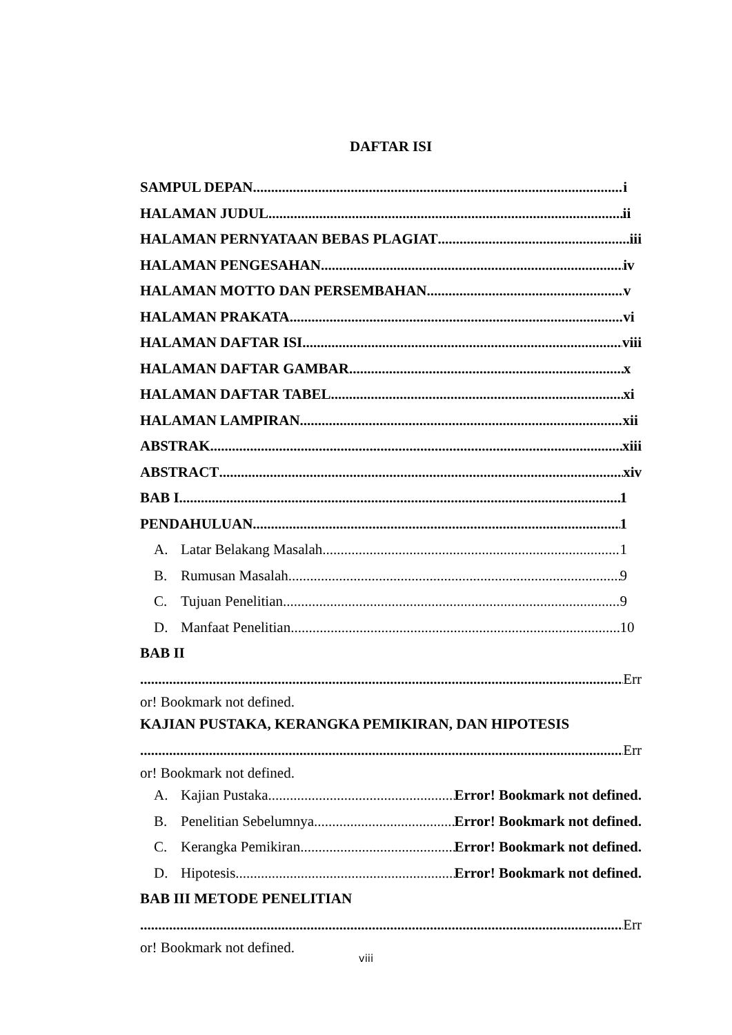DAFTAR ISI
SAMPUL DEPAN i
HALAMAN JUDUL ii
HALAMAN PERNYATAAN BEBAS PLAGIAT iii
HALAMAN PENGESAHAN iv
HALAMAN MOTTO DAN PERSEMBAHAN v
HALAMAN PRAKATA vi
HALAMAN DAFTAR ISI viii
HALAMAN DAFTAR GAMBAR x
HALAMAN DAFTAR TABEL xi
HALAMAN LAMPIRAN xii
ABSTRAK xiii
ABSTRACT xiv
BAB I 1
PENDAHULUAN 1
A. Latar Belakang Masalah 1
B. Rumusan Masalah 9
C. Tujuan Penelitian 9
D. Manfaat Penelitian 10
BAB II
Err
or! Bookmark not defined.
KAJIAN PUSTAKA, KERANGKA PEMIKIRAN, DAN HIPOTESIS
Err
or! Bookmark not defined.
A. Kajian Pustaka Error! Bookmark not defined.
B. Penelitian Sebelumnya Error! Bookmark not defined.
C. Kerangka Pemikiran Error! Bookmark not defined.
D. Hipotesis Error! Bookmark not defined.
BAB III METODE PENELITIAN
Err
or! Bookmark not defined.
viii